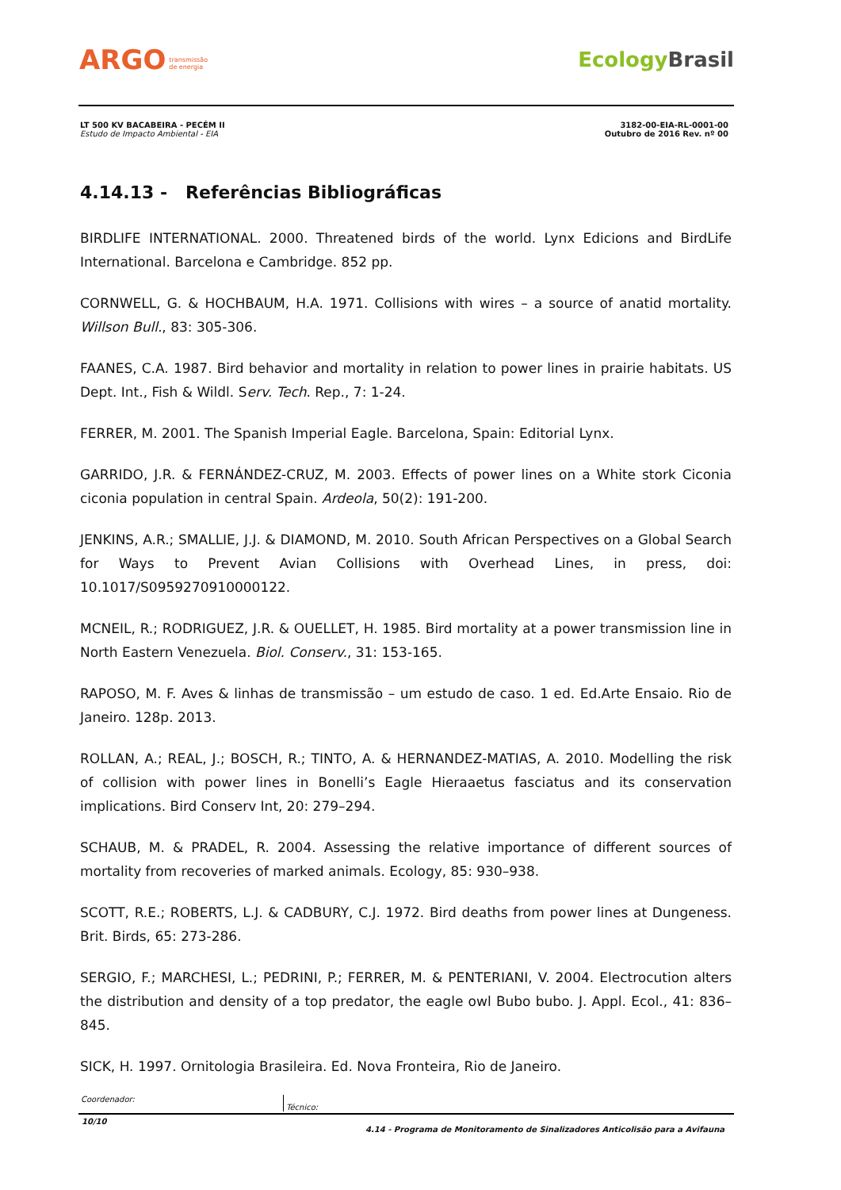ARGO transmissão
de energia
EcologyBrasil
LT 500 KV BACABEIRA - PECÉM II
Estudo de Impacto Ambiental - EIA
3182-00-EIA-RL-0001-00
Outubro de 2016 Rev. nº 00
4.14.13 - Referências Bibliográficas
BIRDLIFE INTERNATIONAL. 2000. Threatened birds of the world. Lynx Edicions and BirdLife International. Barcelona e Cambridge. 852 pp.
CORNWELL, G. & HOCHBAUM, H.A. 1971. Collisions with wires – a source of anatid mortality. Willson Bull., 83: 305-306.
FAANES, C.A. 1987. Bird behavior and mortality in relation to power lines in prairie habitats. US Dept. Int., Fish & Wildl. Serv. Tech. Rep., 7: 1-24.
FERRER, M. 2001. The Spanish Imperial Eagle. Barcelona, Spain: Editorial Lynx.
GARRIDO, J.R. & FERNÁNDEZ-CRUZ, M. 2003. Effects of power lines on a White stork Ciconia ciconia population in central Spain. Ardeola, 50(2): 191-200.
JENKINS, A.R.; SMALLIE, J.J. & DIAMOND, M. 2010. South African Perspectives on a Global Search for Ways to Prevent Avian Collisions with Overhead Lines, in press, doi: 10.1017/S0959270910000122.
MCNEIL, R.; RODRIGUEZ, J.R. & OUELLET, H. 1985. Bird mortality at a power transmission line in North Eastern Venezuela. Biol. Conserv., 31: 153-165.
RAPOSO, M. F. Aves & linhas de transmissão – um estudo de caso. 1 ed. Ed.Arte Ensaio. Rio de Janeiro. 128p. 2013.
ROLLAN, A.; REAL, J.; BOSCH, R.; TINTO, A. & HERNANDEZ-MATIAS, A. 2010. Modelling the risk of collision with power lines in Bonelli’s Eagle Hieraaetus fasciatus and its conservation implications. Bird Conserv Int, 20: 279–294.
SCHAUB, M. & PRADEL, R. 2004. Assessing the relative importance of different sources of mortality from recoveries of marked animals. Ecology, 85: 930–938.
SCOTT, R.E.; ROBERTS, L.J. & CADBURY, C.J. 1972. Bird deaths from power lines at Dungeness. Brit. Birds, 65: 273-286.
SERGIO, F.; MARCHESI, L.; PEDRINI, P.; FERRER, M. & PENTERIANI, V. 2004. Electrocution alters the distribution and density of a top predator, the eagle owl Bubo bubo. J. Appl. Ecol., 41: 836–845.
SICK, H. 1997. Ornitologia Brasileira. Ed. Nova Fronteira, Rio de Janeiro.
Coordenador:
Técnico:
10/10 4.14 - Programa de Monitoramento de Sinalizadores Anticolisão para a Avifauna